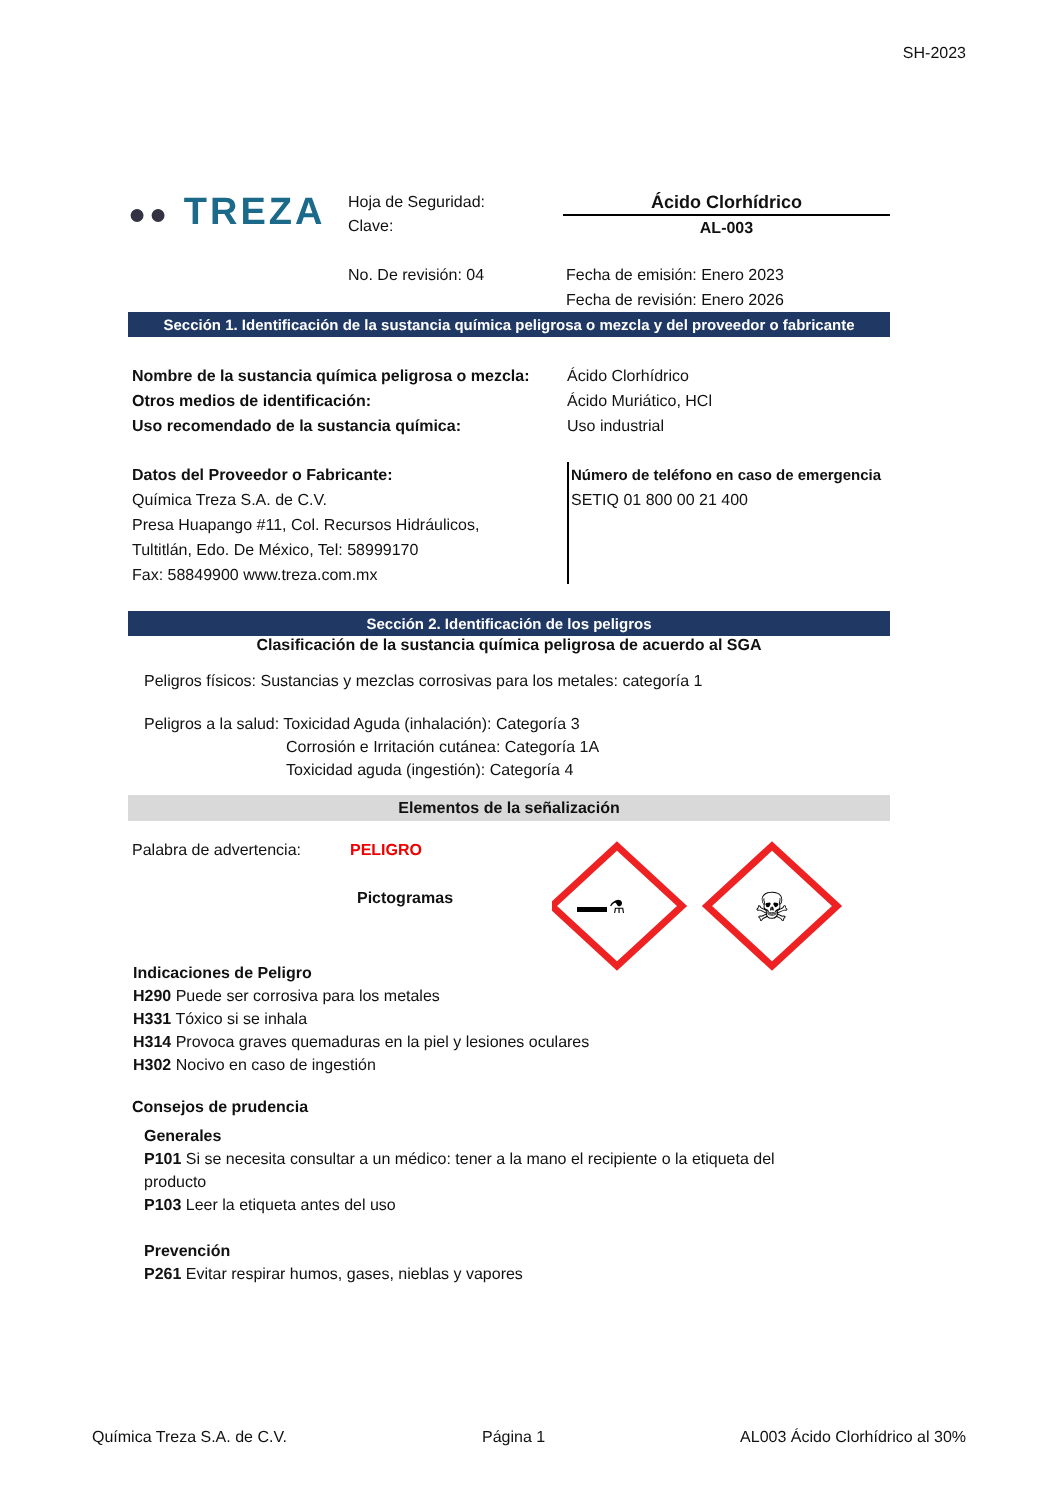SH-2023
●● TREZA
Hoja de Seguridad:
Clave:
Ácido Clorhídrico
AL-003
No. De revisión: 04 Fecha de emisión: Enero 2023
Fecha de revisión: Enero 2026
Sección 1. Identificación de la sustancia química peligrosa o mezcla y del proveedor o fabricante
Nombre de la sustancia química peligrosa o mezcla:
Ácido Clorhídrico
Otros medios de identificación: Ácido Muriático, HCl
Uso recomendado de la sustancia química: Uso industrial
Datos del Proveedor o Fabricante:
Química Treza S.A. de C.V.
Presa Huapango #11, Col. Recursos Hidráulicos,
Tultitlán, Edo. De México, Tel: 58999170
Fax: 58849900 www.treza.com.mx
Número de teléfono en caso de emergencia
SETIQ 01 800 00 21 400
Sección 2. Identificación de los peligros
Clasificación de la sustancia química peligrosa de acuerdo al SGA
Peligros físicos: Sustancias y mezclas corrosivas para los metales: categoría 1
Peligros a la salud: Toxicidad Aguda (inhalación): Categoría 3
Corrosión e Irritación cutánea: Categoría 1A
Toxicidad aguda (ingestión): Categoría 4
Elementos de la señalización
Palabra de advertencia:
PELIGRO
Pictogramas
⚗
☠
Indicaciones de Peligro
H290 Puede ser corrosiva para los metales
H331 Tóxico si se inhala
H314 Provoca graves quemaduras en la piel y lesiones oculares
H302 Nocivo en caso de ingestión
Consejos de prudencia
Generales
P101 Si se necesita consultar a un médico: tener a la mano el recipiente o la etiqueta del producto
P103 Leer la etiqueta antes del uso
Prevención
P261 Evitar respirar humos, gases, nieblas y vapores
Química Treza S.A. de C.V. Página 1 AL003 Ácido Clorhídrico al 30%